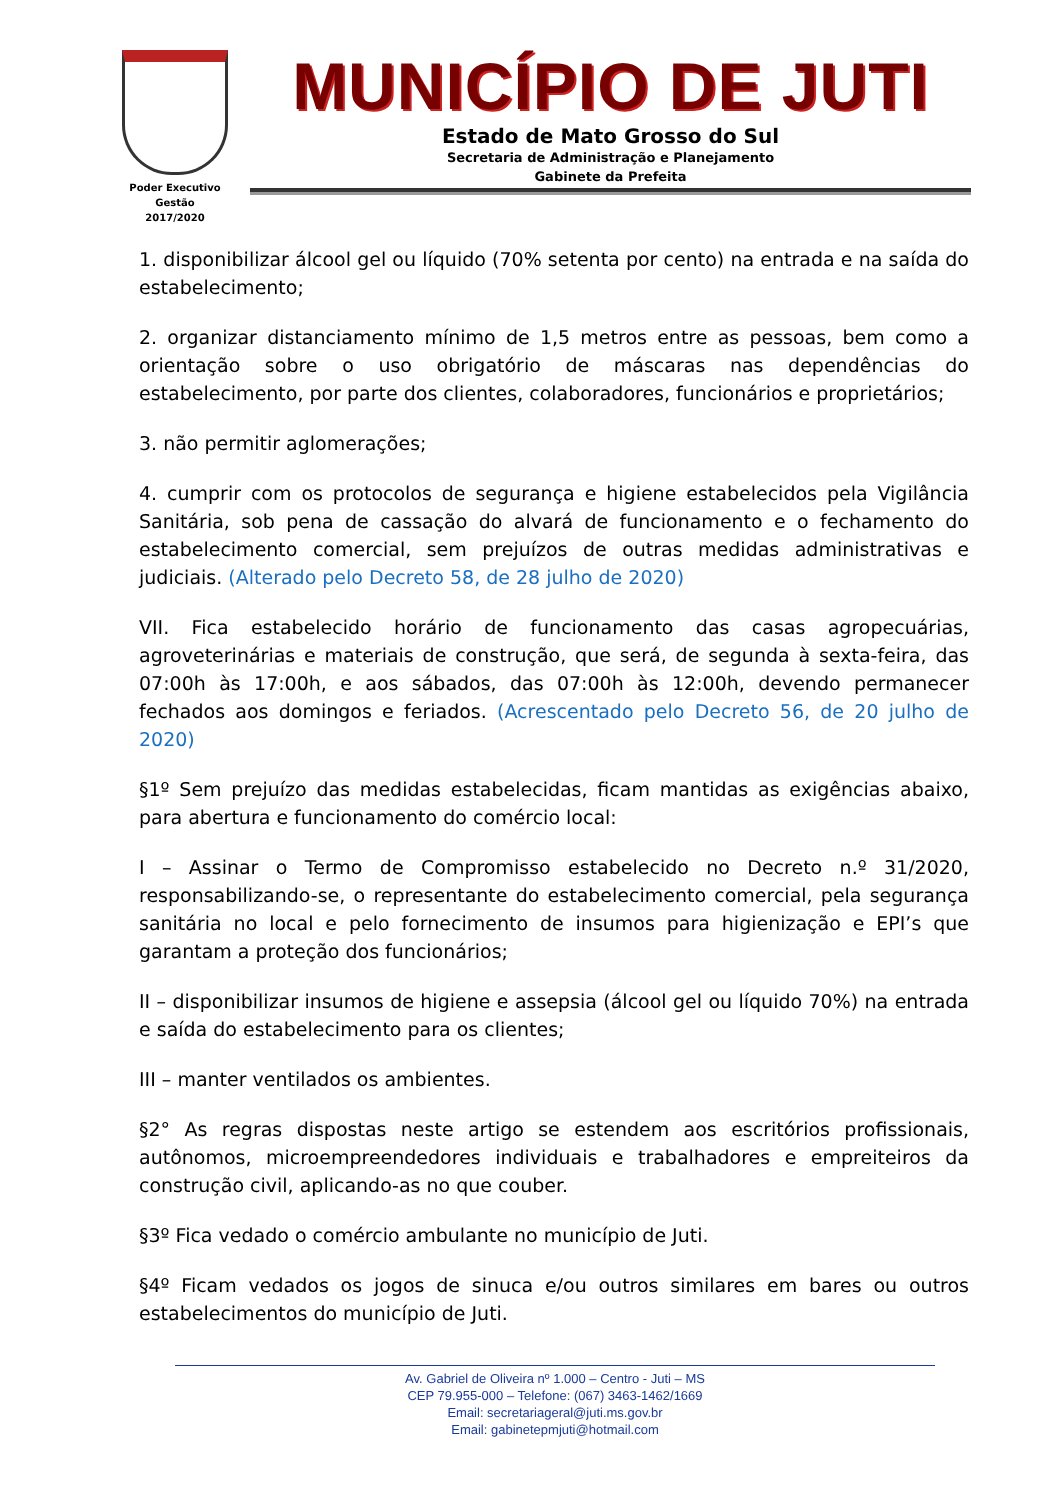Poder Executivo
Gestão
2017/2020
MUNICÍPIO DE JUTI
Estado de Mato Grosso do Sul
Secretaria de Administração e Planejamento
Gabinete da Prefeita
1. disponibilizar álcool gel ou líquido (70% setenta por cento) na entrada e na saída do estabelecimento;
2. organizar distanciamento mínimo de 1,5 metros entre as pessoas, bem como a orientação sobre o uso obrigatório de máscaras nas dependências do estabelecimento, por parte dos clientes, colaboradores, funcionários e proprietários;
3. não permitir aglomerações;
4. cumprir com os protocolos de segurança e higiene estabelecidos pela Vigilância Sanitária, sob pena de cassação do alvará de funcionamento e o fechamento do estabelecimento comercial, sem prejuízos de outras medidas administrativas e judiciais. (Alterado pelo Decreto 58, de 28 julho de 2020)
VII. Fica estabelecido horário de funcionamento das casas agropecuárias, agroveterinárias e materiais de construção, que será, de segunda à sexta-feira, das 07:00h às 17:00h, e aos sábados, das 07:00h às 12:00h, devendo permanecer fechados aos domingos e feriados. (Acrescentado pelo Decreto 56, de 20 julho de 2020)
§1º Sem prejuízo das medidas estabelecidas, ficam mantidas as exigências abaixo, para abertura e funcionamento do comércio local:
I – Assinar o Termo de Compromisso estabelecido no Decreto n.º 31/2020, responsabilizando-se, o representante do estabelecimento comercial, pela segurança sanitária no local e pelo fornecimento de insumos para higienização e EPI’s que garantam a proteção dos funcionários;
II – disponibilizar insumos de higiene e assepsia (álcool gel ou líquido 70%) na entrada e saída do estabelecimento para os clientes;
III – manter ventilados os ambientes.
§2° As regras dispostas neste artigo se estendem aos escritórios profissionais, autônomos, microempreendedores individuais e trabalhadores e empreiteiros da construção civil, aplicando-as no que couber.
§3º Fica vedado o comércio ambulante no município de Juti.
§4º Ficam vedados os jogos de sinuca e/ou outros similares em bares ou outros estabelecimentos do município de Juti.
Av. Gabriel de Oliveira nº 1.000 – Centro - Juti – MS
CEP 79.955-000 – Telefone: (067) 3463-1462/1669
Email: secretariageral@juti.ms.gov.br
Email: gabinetepmjuti@hotmail.com